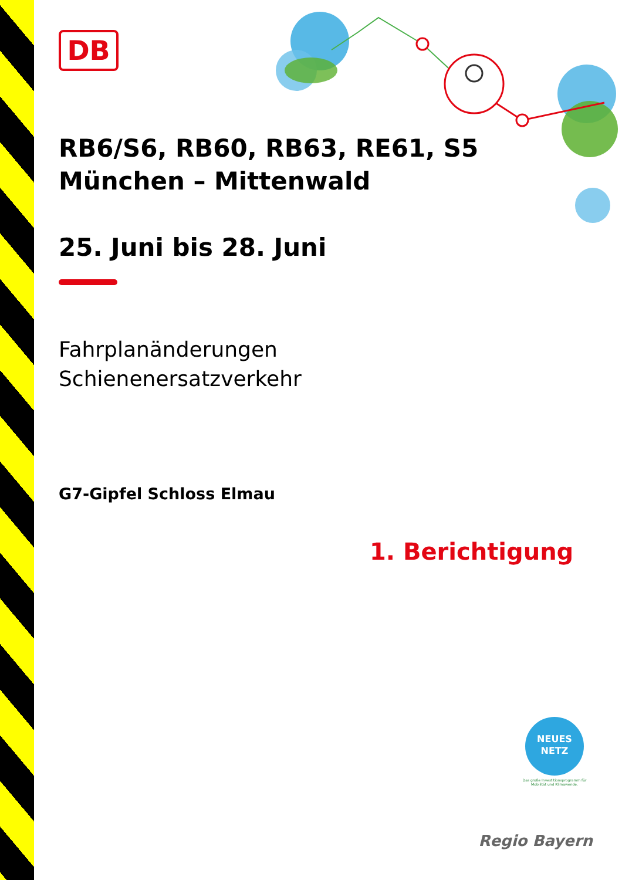DB
RB6/S6, RB60, RB63, RE61, S5
München – Mittenwald
25. Juni bis 28. Juni
Fahrplanänderungen
Schienenersatzverkehr
G7-Gipfel Schloss Elmau
1. Berichtigung
NEUES
NETZ
Das große Investitionsprogramm für Mobilität und Klimawende.
Regio Bayern